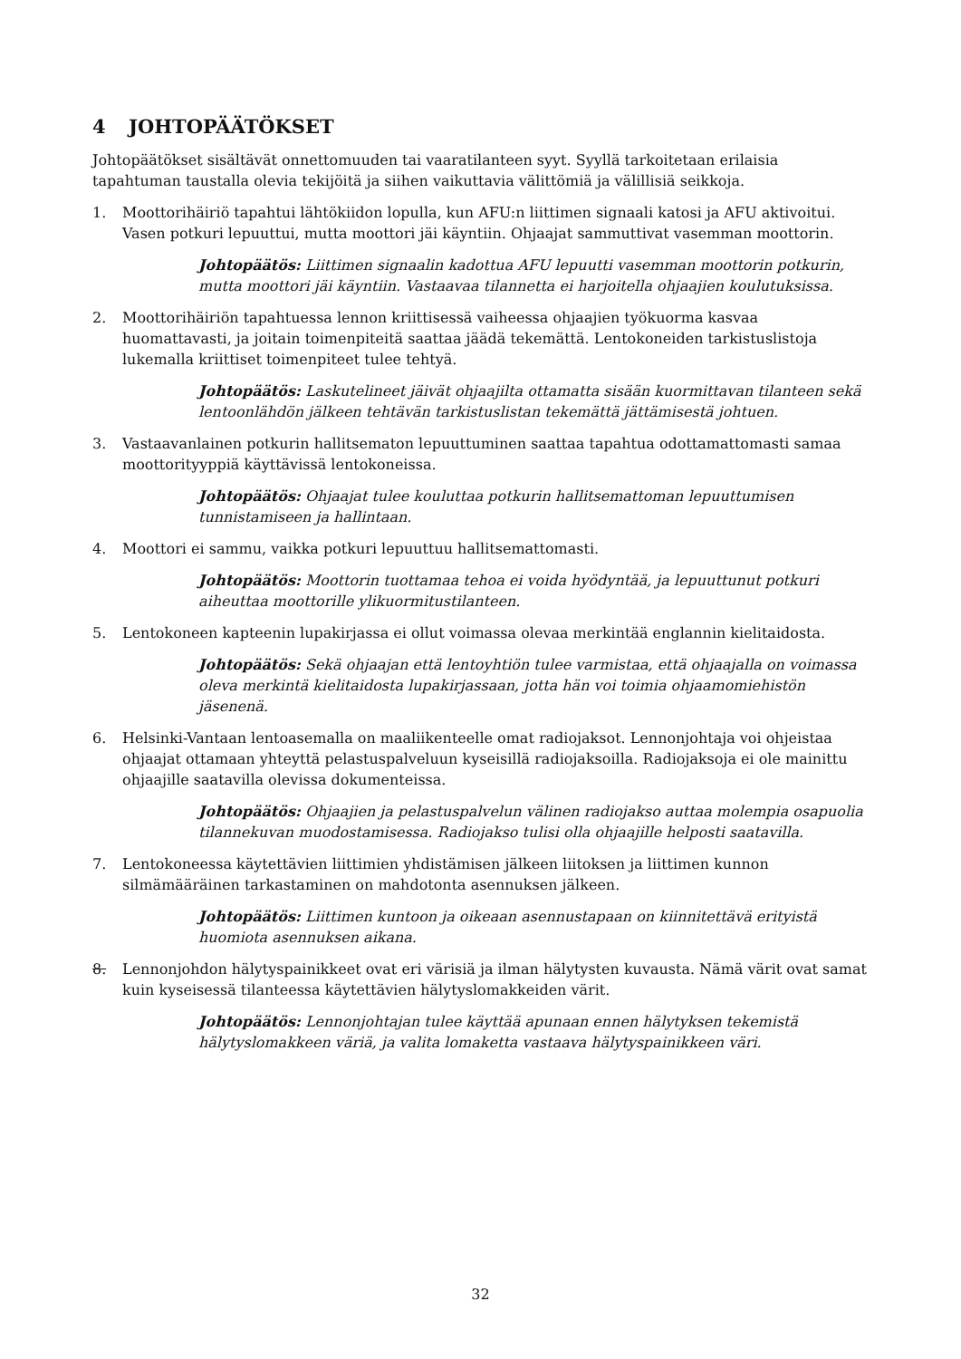4 JOHTOPÄÄTÖKSET
Johtopäätökset sisältävät onnettomuuden tai vaaratilanteen syyt. Syyllä tarkoitetaan erilaisia tapahtuman taustalla olevia tekijöitä ja siihen vaikuttavia välittömiä ja välillisiä seikkoja.
1. Moottorihäiriö tapahtui lähtökiidon lopulla, kun AFU:n liittimen signaali katosi ja AFU aktivoitui. Vasen potkuri lepuuttui, mutta moottori jäi käyntiin. Ohjaajat sammuttivat vasemman moottorin.
Johtopäätös: Liittimen signaalin kadottua AFU lepuutti vasemman moottorin potkurin, mutta moottori jäi käyntiin. Vastaavaa tilannetta ei harjoitella ohjaajien koulutuksissa.
2. Moottorihäiriön tapahtuessa lennon kriittisessä vaiheessa ohjaajien työkuorma kasvaa huomattavasti, ja joitain toimenpiteitä saattaa jäädä tekemättä. Lentokoneiden tarkistuslistoja lukemalla kriittiset toimenpiteet tulee tehtyä.
Johtopäätös: Laskutelineet jäivät ohjaajilta ottamatta sisään kuormittavan tilanteen sekä lentoonlähdön jälkeen tehtävän tarkistuslistan tekemättä jättämisestä johtuen.
3. Vastaavanlainen potkurin hallitsematon lepuuttuminen saattaa tapahtua odottamattomasti samaa moottorityyppiä käyttävissä lentokoneissa.
Johtopäätös: Ohjaajat tulee kouluttaa potkurin hallitsemattoman lepuuttumisen tunnistamiseen ja hallintaan.
4. Moottori ei sammu, vaikka potkuri lepuuttuu hallitsemattomasti.
Johtopäätös: Moottorin tuottamaa tehoa ei voida hyödyntää, ja lepuuttunut potkuri aiheuttaa moottorille ylikuormitustilanteen.
5. Lentokoneen kapteenin lupakirjassa ei ollut voimassa olevaa merkintää englannin kielitaidosta.
Johtopäätös: Sekä ohjaajan että lentoyhtiön tulee varmistaa, että ohjaajalla on voimassa oleva merkintä kielitaidosta lupakirjassaan, jotta hän voi toimia ohjaamomiehistön jäsenenä.
6. Helsinki-Vantaan lentoasemalla on maaliikenteelle omat radiojaksot. Lennonjohtaja voi ohjeistaa ohjaajat ottamaan yhteyttä pelastuspalveluun kyseisillä radiojaksoilla. Radiojaksoja ei ole mainittu ohjaajille saatavilla olevissa dokumenteissa.
Johtopäätös: Ohjaajien ja pelastuspalvelun välinen radiojakso auttaa molempia osapuolia tilannekuvan muodostamisessa. Radiojakso tulisi olla ohjaajille helposti saatavilla.
7. Lentokoneessa käytettävien liittimien yhdistämisen jälkeen liitoksen ja liittimen kunnon silmämääräinen tarkastaminen on mahdotonta asennuksen jälkeen.
Johtopäätös: Liittimen kuntoon ja oikeaan asennustapaan on kiinnitettävä erityistä huomiota asennuksen aikana.
8. Lennonjohdon hälytyspainikkeet ovat eri värisiä ja ilman hälytysten kuvausta. Nämä värit ovat samat kuin kyseisessä tilanteessa käytettävien hälytyslomakkeiden värit.
Johtopäätös: Lennonjohtajan tulee käyttää apunaan ennen hälytyksen tekemistä hälytyslomakkeen väriä, ja valita lomaketta vastaava hälytyspainikkeen väri.
32